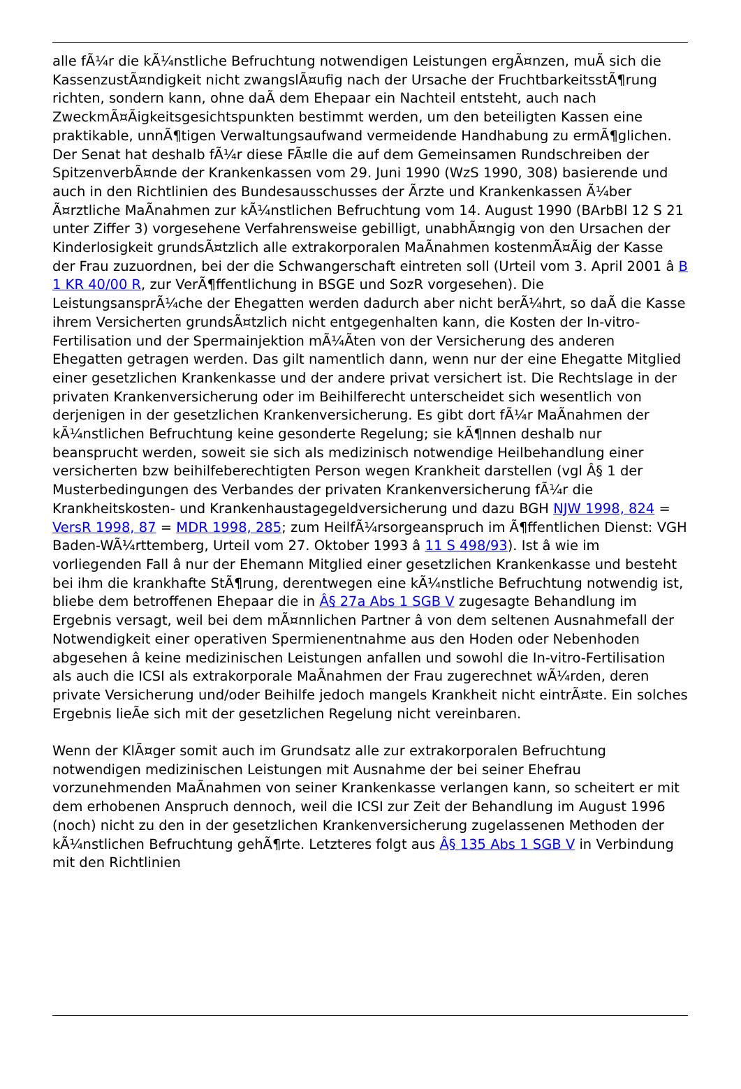alle fÃ¼r die kÃ¼nstliche Befruchtung notwendigen Leistungen ergÃ¤nzen, muÃ sich die KassenzustÃ¤ndigkeit nicht zwangslÃ¤ufig nach der Ursache der FruchtbarkeitsstÃ¶rung richten, sondern kann, ohne daÃ dem Ehepaar ein Nachteil entsteht, auch nach ZweckmÃ¤Ãigkeitsgesichtspunkten bestimmt werden, um den beteiligten Kassen eine praktikable, unnÃ¶tigen Verwaltungsaufwand vermeidende Handhabung zu ermÃ¶glichen. Der Senat hat deshalb fÃ¼r diese FÃ¤lle die auf dem Gemeinsamen Rundschreiben der SpitzenverbÃ¤nde der Krankenkassen vom 29. Juni 1990 (WzS 1990, 308) basierende und auch in den Richtlinien des Bundesausschusses der Ãrzte und Krankenkassen Ã¼ber Ã¤rztliche MaÃnahmen zur kÃ¼nstlichen Befruchtung vom 14. August 1990 (BArbBl 12 S 21 unter Ziffer 3) vorgesehene Verfahrensweise gebilligt, unabhÃ¤ngig von den Ursachen der Kinderlosigkeit grundsÃ¤tzlich alle extrakorporalen MaÃnahmen kostenmÃ¤Ãig der Kasse der Frau zuzuordnen, bei der die Schwangerschaft eintreten soll (Urteil vom 3. April 2001 â B 1 KR 40/00 R, zur VerÃ¶ffentlichung in BSGE und SozR vorgesehen). Die LeistungsansprÃ¼che der Ehegatten werden dadurch aber nicht berÃ¼hrt, so daÃ die Kasse ihrem Versicherten grundsÃ¤tzlich nicht entgegenhalten kann, die Kosten der In-vitro-Fertilisation und der Spermainjektion mÃ¼Ãten von der Versicherung des anderen Ehegatten getragen werden. Das gilt namentlich dann, wenn nur der eine Ehegatte Mitglied einer gesetzlichen Krankenkasse und der andere privat versichert ist. Die Rechtslage in der privaten Krankenversicherung oder im Beihilferecht unterscheidet sich wesentlich von derjenigen in der gesetzlichen Krankenversicherung. Es gibt dort fÃ¼r MaÃnahmen der kÃ¼nstlichen Befruchtung keine gesonderte Regelung; sie kÃ¶nnen deshalb nur beansprucht werden, soweit sie sich als medizinisch notwendige Heilbehandlung einer versicherten bzw beihilfeberechtigten Person wegen Krankheit darstellen (vgl Â§ 1 der Musterbedingungen des Verbandes der privaten Krankenversicherung fÃ¼r die Krankheitskosten- und Krankenhaustagegeldversicherung und dazu BGH NJW 1998, 824 = VersR 1998, 87 = MDR 1998, 285; zum HeilfÃ¼rsorgeanspruch im Ã¶ffentlichen Dienst: VGH Baden-WÃ¼rttemberg, Urteil vom 27. Oktober 1993 â 11 S 498/93). Ist â wie im vorliegenden Fall â nur der Ehemann Mitglied einer gesetzlichen Krankenkasse und besteht bei ihm die krankhafte StÃ¶rung, derentwegen eine kÃ¼nstliche Befruchtung notwendig ist, bliebe dem betroffenen Ehepaar die in Â§ 27a Abs 1 SGB V zugesagte Behandlung im Ergebnis versagt, weil bei dem mÃ¤nnlichen Partner â von dem seltenen Ausnahmefall der Notwendigkeit einer operativen Spermienentnahme aus den Hoden oder Nebenhoden abgesehen â keine medizinischen Leistungen anfallen und sowohl die In-vitro-Fertilisation als auch die ICSI als extrakorporale MaÃnahmen der Frau zugerechnet wÃ¼rden, deren private Versicherung und/oder Beihilfe jedoch mangels Krankheit nicht eintrÃ¤te. Ein solches Ergebnis lieÃe sich mit der gesetzlichen Regelung nicht vereinbaren.
Wenn der KlÃ¤ger somit auch im Grundsatz alle zur extrakorporalen Befruchtung notwendigen medizinischen Leistungen mit Ausnahme der bei seiner Ehefrau vorzunehmenden MaÃnahmen von seiner Krankenkasse verlangen kann, so scheitert er mit dem erhobenen Anspruch dennoch, weil die ICSI zur Zeit der Behandlung im August 1996 (noch) nicht zu den in der gesetzlichen Krankenversicherung zugelassenen Methoden der kÃ¼nstlichen Befruchtung gehÃ¶rte. Letzteres folgt aus Â§ 135 Abs 1 SGB V in Verbindung mit den Richtlinien